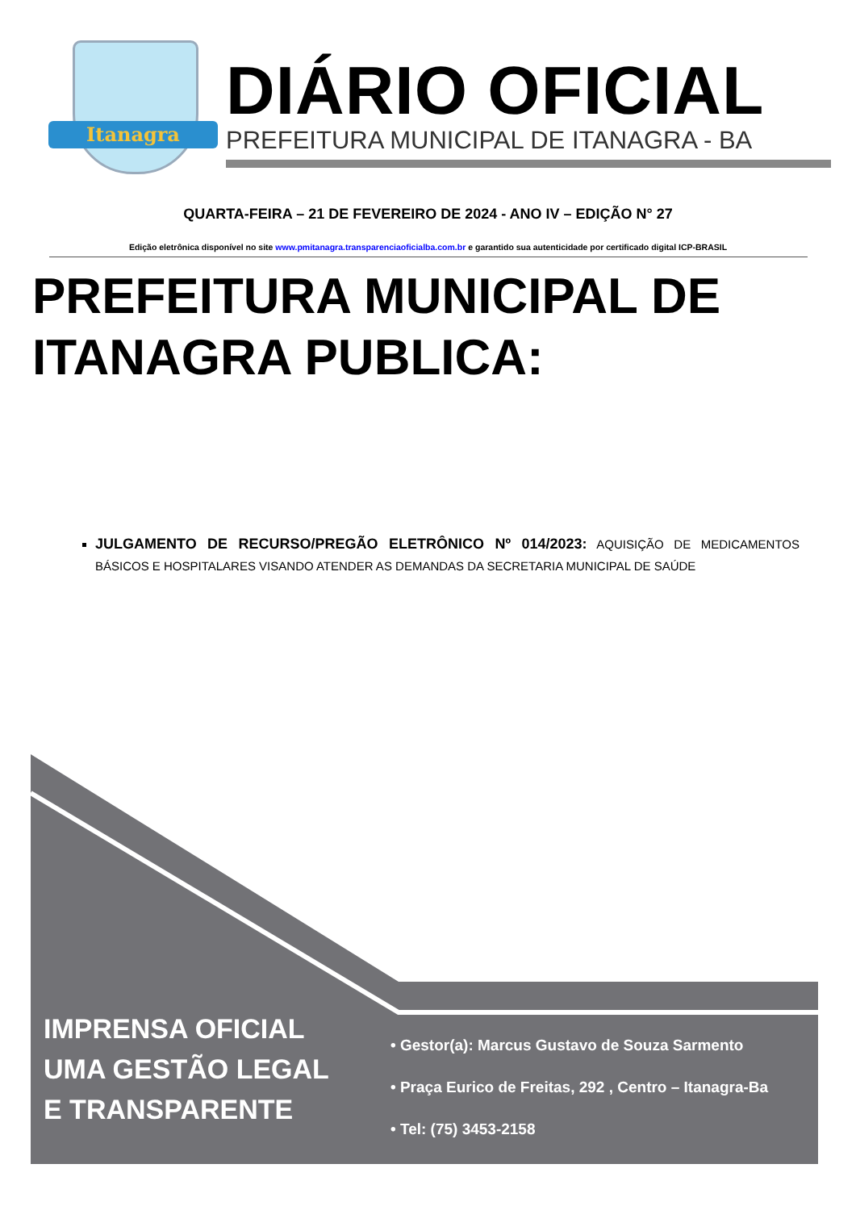Itanagra
DIÁRIO OFICIAL
PREFEITURA MUNICIPAL DE ITANAGRA - BA
QUARTA-FEIRA – 21 DE FEVEREIRO DE 2024 - ANO IV – EDIÇÃO N° 27
Edição eletrônica disponível no site www.pmitanagra.transparenciaoficialba.com.br e garantido sua autenticidade por certificado digital ICP-BRASIL
PREFEITURA MUNICIPAL DE
ITANAGRA PUBLICA:
JULGAMENTO DE RECURSO/PREGÃO ELETRÔNICO Nº 014/2023: AQUISIÇÃO DE MEDICAMENTOS BÁSICOS E HOSPITALARES VISANDO ATENDER AS DEMANDAS DA SECRETARIA MUNICIPAL DE SAÚDE
IMPRENSA OFICIAL
UMA GESTÃO LEGAL
E TRANSPARENTE
• Gestor(a): Marcus Gustavo de Souza Sarmento
• Praça Eurico de Freitas, 292 , Centro – Itanagra-Ba
• Tel: (75) 3453-2158